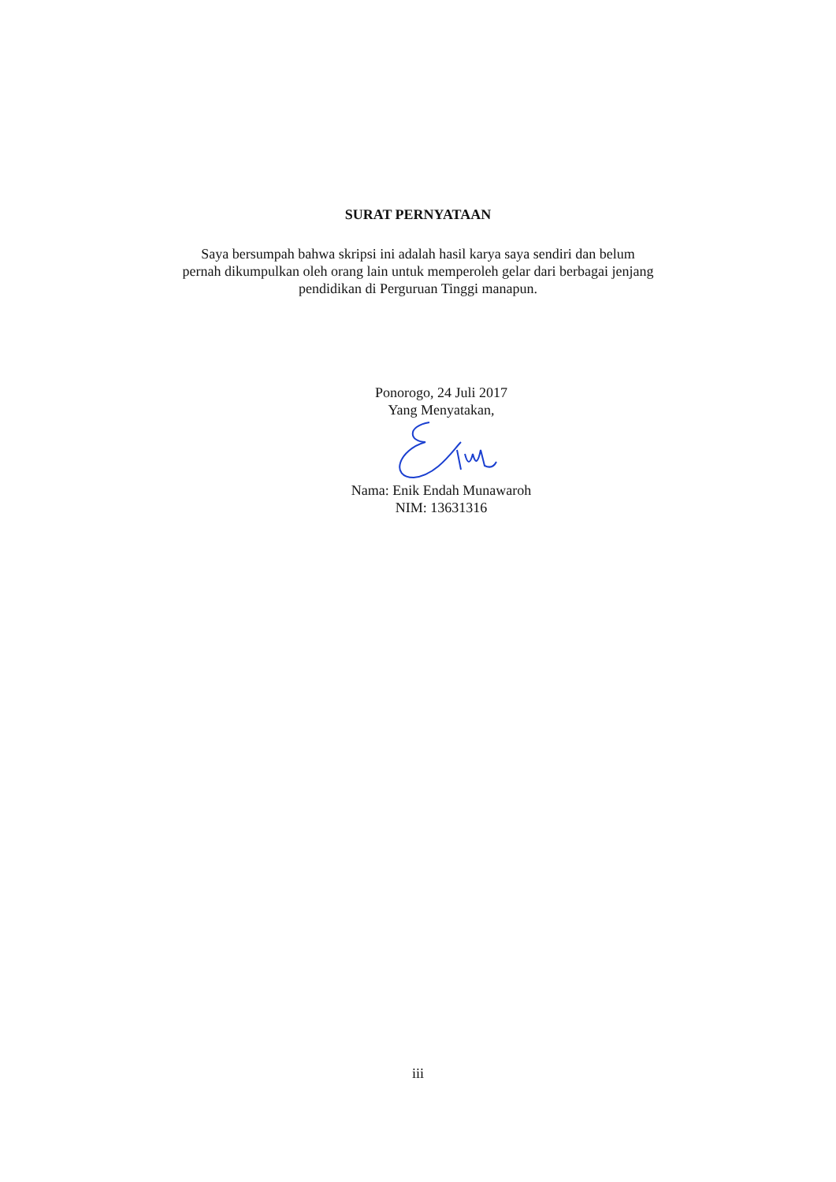SURAT PERNYATAAN
Saya bersumpah bahwa skripsi ini adalah hasil karya saya sendiri dan belum pernah dikumpulkan oleh orang lain untuk memperoleh gelar dari berbagai jenjang pendidikan di Perguruan Tinggi manapun.
Ponorogo, 24 Juli 2017
Yang Menyatakan,
Nama: Enik Endah Munawaroh
NIM: 13631316
iii